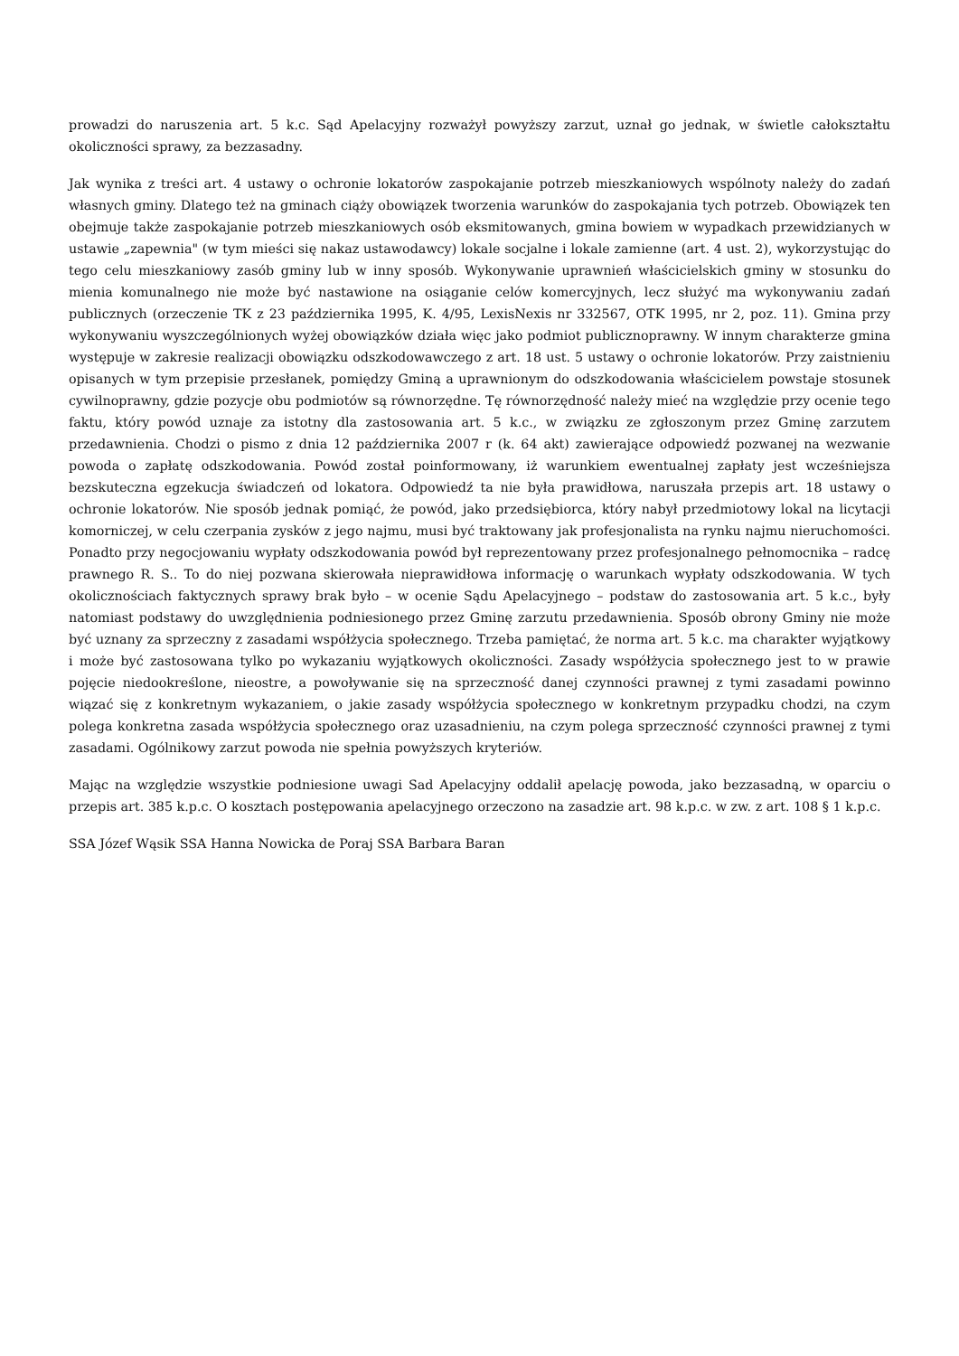prowadzi do naruszenia art. 5 k.c. Sąd Apelacyjny rozważył powyższy zarzut, uznał go jednak, w świetle całokształtu okoliczności sprawy, za bezzasadny.
Jak wynika z treści art. 4 ustawy o ochronie lokatorów zaspokajanie potrzeb mieszkaniowych wspólnoty należy do zadań własnych gminy. Dlatego też na gminach ciąży obowiązek tworzenia warunków do zaspokajania tych potrzeb. Obowiązek ten obejmuje także zaspokajanie potrzeb mieszkaniowych osób eksmitowanych, gmina bowiem w wypadkach przewidzianych w ustawie „zapewnia" (w tym mieści się nakaz ustawodawcy) lokale socjalne i lokale zamienne (art. 4 ust. 2), wykorzystując do tego celu mieszkaniowy zasób gminy lub w inny sposób. Wykonywanie uprawnień właścicielskich gminy w stosunku do mienia komunalnego nie może być nastawione na osiąganie celów komercyjnych, lecz służyć ma wykonywaniu zadań publicznych (orzeczenie TK z 23 października 1995, K. 4/95, LexisNexis nr 332567, OTK 1995, nr 2, poz. 11). Gmina przy wykonywaniu wyszczególnionych wyżej obowiązków działa więc jako podmiot publicznoprawny. W innym charakterze gmina występuje w zakresie realizacji obowiązku odszkodowawczego z art. 18 ust. 5 ustawy o ochronie lokatorów. Przy zaistnieniu opisanych w tym przepisie przesłanek, pomiędzy Gminą a uprawnionym do odszkodowania właścicielem powstaje stosunek cywilnoprawny, gdzie pozycje obu podmiotów są równorzędne. Tę równorzędność należy mieć na względzie przy ocenie tego faktu, który powód uznaje za istotny dla zastosowania art. 5 k.c., w związku ze zgłoszonym przez Gminę zarzutem przedawnienia. Chodzi o pismo z dnia 12 października 2007 r (k. 64 akt) zawierające odpowiedź pozwanej na wezwanie powoda o zapłatę odszkodowania. Powód został poinformowany, iż warunkiem ewentualnej zapłaty jest wcześniejsza bezskuteczna egzekucja świadczeń od lokatora. Odpowiedź ta nie była prawidłowa, naruszała przepis art. 18 ustawy o ochronie lokatorów. Nie sposób jednak pomiąć, że powód, jako przedsiębiorca, który nabył przedmiotowy lokal na licytacji komorniczej, w celu czerpania zysków z jego najmu, musi być traktowany jak profesjonalista na rynku najmu nieruchomości. Ponadto przy negocjowaniu wypłaty odszkodowania powód był reprezentowany przez profesjonalnego pełnomocnika – radcę prawnego R. S.. To do niej pozwana skierowała nieprawidłowa informację o warunkach wypłaty odszkodowania. W tych okolicznościach faktycznych sprawy brak było – w ocenie Sądu Apelacyjnego – podstaw do zastosowania art. 5 k.c., były natomiast podstawy do uwzględnienia podniesionego przez Gminę zarzutu przedawnienia. Sposób obrony Gminy nie może być uznany za sprzeczny z zasadami współżycia społecznego. Trzeba pamiętać, że norma art. 5 k.c. ma charakter wyjątkowy i może być zastosowana tylko po wykazaniu wyjątkowych okoliczności. Zasady współżycia społecznego jest to w prawie pojęcie niedookreślone, nieostre, a powoływanie się na sprzeczność danej czynności prawnej z tymi zasadami powinno wiązać się z konkretnym wykazaniem, o jakie zasady współżycia społecznego w konkretnym przypadku chodzi, na czym polega konkretna zasada współżycia społecznego oraz uzasadnieniu, na czym polega sprzeczność czynności prawnej z tymi zasadami. Ogólnikowy zarzut powoda nie spełnia powyższych kryteriów.
Mając na względzie wszystkie podniesione uwagi Sad Apelacyjny oddalił apelację powoda, jako bezzasadną, w oparciu o przepis art. 385 k.p.c. O kosztach postępowania apelacyjnego orzeczono na zasadzie art. 98 k.p.c. w zw. z art. 108 § 1 k.p.c.
SSA Józef Wąsik SSA Hanna Nowicka de Poraj SSA Barbara Baran